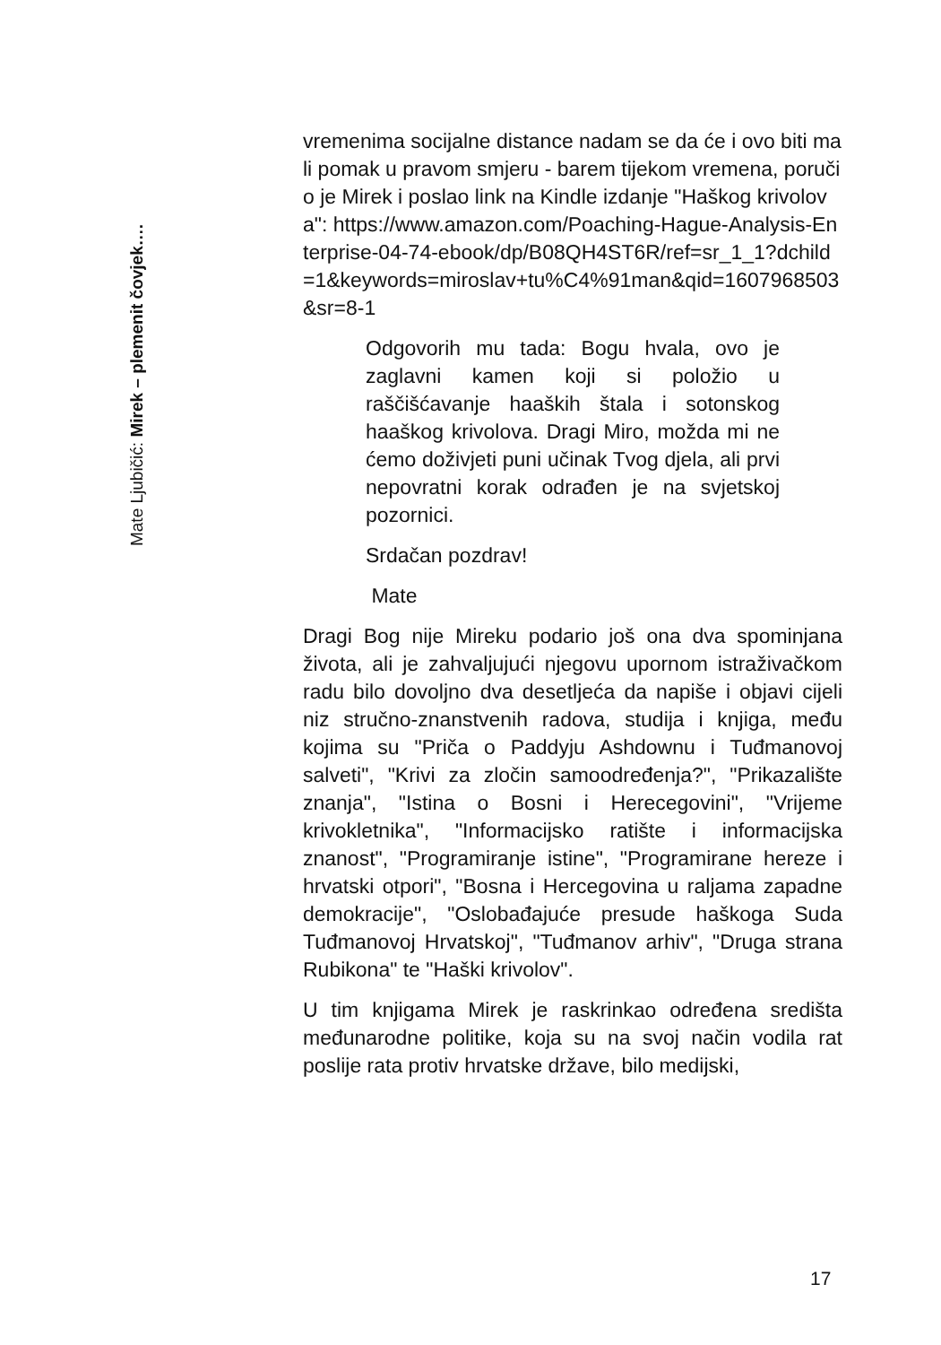Mate Ljubičić: Mirek – plemenit čovjek….
vremenima socijalne distance nadam se da će i ovo biti mali pomak u pravom smjeru - barem tijekom vremena, poručio je Mirek i poslao link na Kindle izdanje "Haškog krivolova": https://www.amazon.com/Poaching-Hague-Analysis-Enterprise-04-74-ebook/dp/B08QH4ST6R/ref=sr_1_1?dchild=1&keywords=miroslav+tu%C4%91man&qid=1607968503&sr=8-1
Odgovorih mu tada: Bogu hvala, ovo je zaglavni kamen koji si položio u raščišćavanje haaških štala i sotonskog haaškog krivolova. Dragi Miro, možda mi ne ćemo doživjeti puni učinak Tvog djela, ali prvi nepovratni korak odrađen je na svjetskoj pozornici.
Srdačan pozdrav!
Mate
Dragi Bog nije Mireku podario još ona dva spominjana života, ali je zahvaljujući njegovu upornom istraživačkom radu bilo dovoljno dva desetljeća da napiše i objavi cijeli niz stručno-znanstvenih radova, studija i knjiga, među kojima su "Priča o Paddyju Ashdownu i Tuđmanovoj salveti", "Krivi za zločin samoodređenja?", "Prikazalište znanja", "Istina o Bosni i Herecegovini", "Vrijeme krivokletnika", "Informacijsko ratište i informacijska znanost", "Programiranje istine", "Programirane hereze i hrvatski otpori", "Bosna i Hercegovina u raljama zapadne demokracije", "Oslobađajuće presude haškoga Suda Tuđmanovoj Hrvatskoj", "Tuđmanov arhiv", "Druga strana Rubikona" te "Haški krivolov".
U tim knjigama Mirek je raskrinkao određena središta međunarodne politike, koja su na svoj način vodila rat poslije rata protiv hrvatske države, bilo medijski,
17